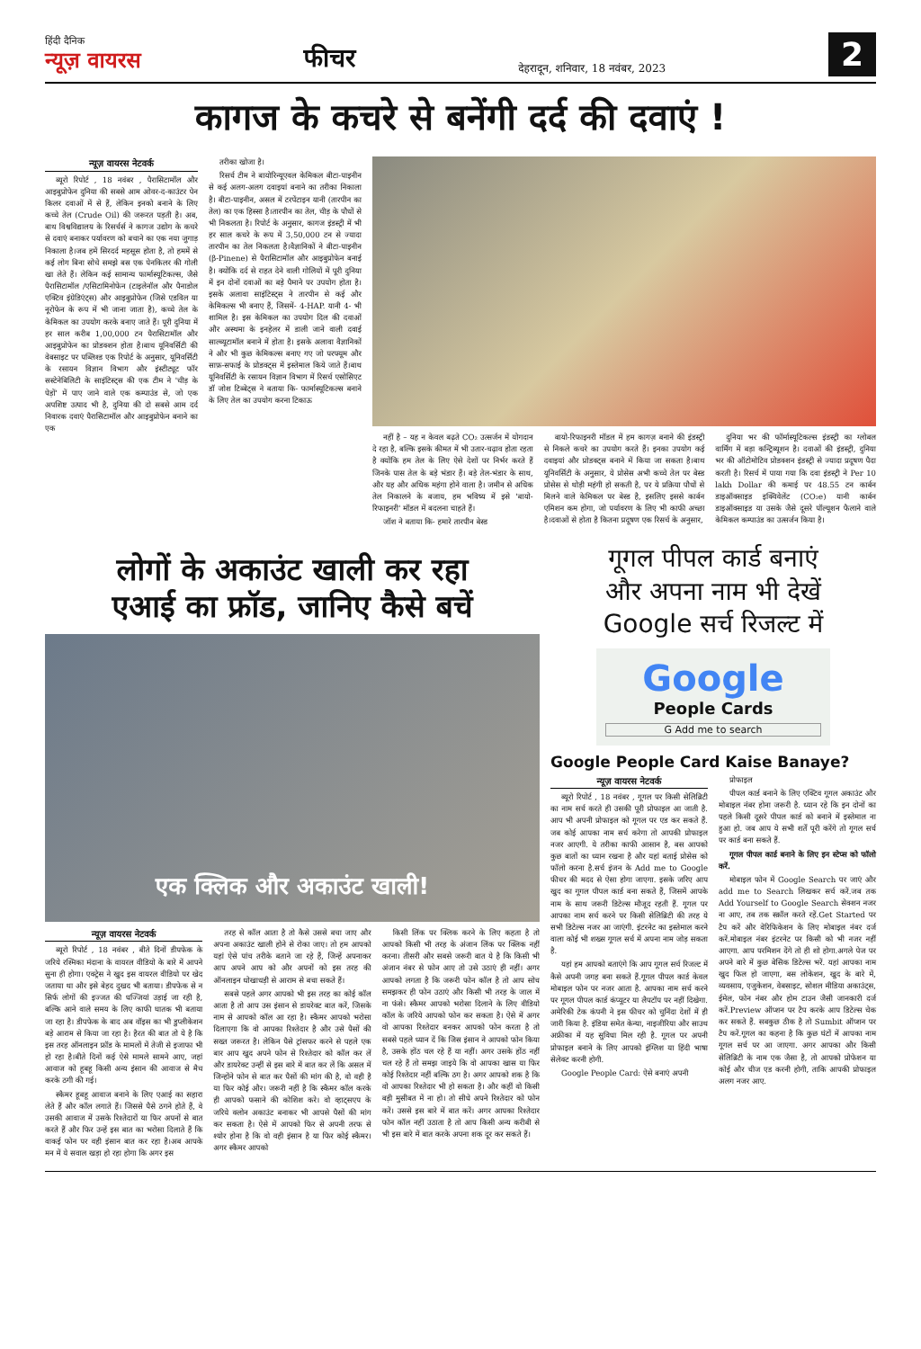हिंदी दैनिक
न्यूज़ वायरस
फीचर
देहरादून, शनिवार, 18 नवंबर, 2023
2
कागज के कचरे से बनेंगी दर्द की दवाएं !
न्यूज़ वायरस नेटवर्क
ब्यूरो रिपोर्ट , 18 नवंबर , पैरासिटामॉल और आइबुप्रोफेन दुनिया की सबसे आम ओवर-द-काउंटर पेन किलर दवाओं में से हैं, लेकिन इनको बनाने के लिए कच्चे तेल (Crude Oil) की जरूरत पड़ती है। अब, बाथ विश्वविद्यालय के रिसर्चर्स ने कागज उद्योग के कचरे से दवाएं बनाकर पर्यावरण को बचाने का एक नया जुगाड़ निकाला है।जब हमें सिरदर्द महसूस होता है, तो हममें से कई लोग बिना सोचे समझे बस एक पेनकिलर की गोली खा लेते हैं। लेकिन कई सामान्य फार्मास्यूटिकल्स, जैसे पैरासिटामॉल /एसिटामिनोफेन (टाइलेनॉल और पैनाडोल एक्टिव इंग्रेडिएंट्स) और आइबुप्रोफेन (जिसे एडविल या नूरोफेन के रूप में भी जाना जाता है), कच्चे तेल के केमिकल का उपयोग करके बनाए जाते हैं। पूरी दुनिया में हर साल करीब 1,00,000 टन पैरासिटामॉल और आइबुप्रोफेन का प्रोडक्शन होता है।बाथ यूनिवर्सिटी की वेबसाइट पर पब्लिश्ड एक रिपोर्ट के अनुसार, यूनिवर्सिटी के रसायन विज्ञान विभाग और इंस्टीट्यूट फॉर सस्टेनेबिलिटी के साइंटिस्ट्स की एक टीम ने 'चीड़ के पेड़ों' में पाए जाने वाले एक कम्पाउंड से, जो एक अपशिष्ट उत्पाद भी है, दुनिया की दो सबसे आम दर्द निवारक दवाएं पैरासिटामॉल और आइबुप्रोफेन बनाने का एक
तरीका खोजा है।
रिसर्च टीम ने बायोरिन्यूएवल केमिकल बीटा-पाइनीन से कई अलग-अलग दवाइयां बनाने का तरीका निकाला है। बीटा-पाइनीन, असल में टरपेंटाइन यानी (तारपीन का तेल) का एक हिस्सा है।तारपीन का तेल, चीड़ के पौधों से भी निकलता है। रिपोर्ट के अनुसार, कागज इंडस्ट्री में भी हर साल कचरे के रूप में 3,50,000 टन से ज्यादा तारपीन का तेल निकलता है।वैज्ञानिकों ने बीटा-पाइनीन (β-Pinene) से पैरासिटामॉल और आइबुप्रोफेन बनाई है। क्योंकि दर्द से राहत देने वाली गोलियों में पूरी दुनिया में इन दोनों दवाओं का बड़े पैमाने पर उपयोग होता है। इसके अलावा साइंटिस्ट्स ने तारपीन से कई और केमिकल्स भी बनाए हैं, जिसमें- 4-HAP. यानी 4- भी शामिल है। इस केमिकल का उपयोग दिल की दवाओं और अस्थमा के इनहेलर में डाली जाने वाली दवाई साल्ब्यूटामॉल बनाने में होता है। इसके अलावा वैज्ञानिकों ने और भी कुछ केमिकल्स बनाए गए जो परफ्यूम और साफ़-सफाई के प्रोडक्ट्स में इस्तेमाल किये जाते हैं।बाथ यूनिवर्सिटी के रसायन विज्ञान विभाग में रिसर्च एसोसिएट डॉ जोश टिब्बेट्स ने बताया कि- फार्मास्यूटिकल्स बनाने के लिए तेल का उपयोग करना टिकाऊ
नहीं है – यह न केवल बढ़ते CO₂ उत्सर्जन में योगदान दे रहा है, बल्कि इसके कीमत में भी उतार-चढ़ाव होता रहता है क्योंकि हम तेल के लिए ऐसे देशों पर निर्भर करते हैं जिनके पास तेल के बड़े भंडार हैं। बड़े तेल-भंडार के साथ, और यह और अधिक महंगा होने वाला है। जमीन से अधिक तेल निकालने के बजाय, हम भविष्य में इसे 'बायो-रिफाइनरी' मॉडल में बदलना चाहते हैं।
जॉश ने बताया कि- हमारे तारपीन बेस्ड
बायो-रिफाइनरी मॉडल में हम कागज़ बनाने की इंडस्ट्री से निकले कचरे का उपयोग करते हैं। इनका उपयोग कई दवाइयां और प्रोडक्ट्स बनाने में किया जा सकता है।बाथ यूनिवर्सिटी के अनुसार, ये प्रोसेस अभी कच्चे तेल पर बेस्ड प्रोसेस से थोड़ी महंगी हो सकती है, पर ये प्रक्रिया पौधों से मिलने वाले केमिकल पर बेस्ड है, इसलिए इससे कार्बन एमिशन कम होगा, जो पर्यावरण के लिए भी काफी अच्छा है।दवाओं से होता है कितना प्रदूषण एक रिसर्च के अनुसार,
दुनिया भर की फॉर्मास्यूटिकल्स इंडस्ट्री का ग्लोबल वार्मिंग में बड़ा कन्ट्रिब्यूशन है। दवाओं की इंडस्ट्री, दुनिया भर की ऑटोमोटिव प्रोडक्शन इंडस्ट्री से ज्यादा प्रदूषण पैदा करती है। रिसर्च में पाया गया कि दवा इंडस्ट्री ने Per 10 lakh Dollar की कमाई पर 48.55 टन कार्बन डाइऑक्साइड इक्विवेलेंट (CO₂e) यानी कार्बन डाइऑक्साइड या उसके जैसे दूसरे पॉल्यूशन फैलाने वाले केमिकल कम्पाउंड का उत्सर्जन किया है।
लोगों के अकाउंट खाली कर रहा
एआई का फ्रॉड, जानिए कैसे बचें
एक क्लिक और अकाउंट खाली!
न्यूज़ वायरस नेटवर्क
ब्यूरो रिपोर्ट , 18 नवंबर , बीते दिनों डीपफेक के जरिये रश्मिका मंदाना के वायरल वीडियो के बारे में आपने सुना ही होगा। एक्ट्रेस ने खुद इस वायरल वीडियो पर खेद जताया था और इसे बेहद दुखद भी बताया। डीपफेक से न सिर्फ लोगों की इज्जत की धज्जियां उड़ाई जा रही है, बल्कि आने वाले समय के लिए काफी घातक भी बताया जा रहा है। डीपफेक के बाद अब वॉइस का भी डुप्लीकेशन बड़े आराम से किया जा रहा है। हैरत की बात तो ये है कि इस तरह ऑनलाइन फ्रॉड के मामलों में तेजी से इजाफा भी हो रहा है।बीते दिनों कई ऐसे मामले सामने आए, जहां आवाज को हूबहू किसी अन्य इंसान की आवाज से मैच करके ठगी की गई।
स्कैमर हूबहू आवाज बनाने के लिए एआई का सहारा लेते हैं और कॉल लगाते हैं। जिससे पैसे ठगने होते हैं, वे उसकी आवाज में उसके रिश्तेदारों या फिर अपनों से बात करते हैं और फिर उन्हें इस बात का भरोसा दिलाते हैं कि वाकई फोन पर वही इंसान बात कर रहा है।अब आपके मन में ये सवाल खड़ा हो रहा होगा कि अगर इस
तरह से कॉल आता है तो कैसे उससे बचा जाए और अपना अकाउंट खाली होने से रोका जाए। तो हम आपको यहां ऐसे पांच तरीके बताने जा रहे हैं, जिन्हें अपनाकर आप अपने आप को और अपनों को इस तरह की ऑनलाइन धोखाधड़ी से आराम से बचा सकते हैं।
सबसे पहले अगर आपको भी इस तरह का कोई कॉल आता है तो आप उस इंसान से डायरेक्ट बात करें, जिसके नाम से आपको कॉल आ रहा है। स्कैमर आपको भरोसा दिलाएगा कि वो आपका रिश्तेदार है और उसे पैसों की सख्त जरूरत है। लेकिन पैसे ट्रांसफर करने से पहले एक बार आप खुद अपने फोन से रिश्तेदार को कॉल कर लें और डायरेक्ट उन्हीं से इस बारे में बात कर लें कि असल में जिन्होंने फोन से बात कर पैसों की मांग की है, वो वही है या फिर कोई और। जरूरी नहीं है कि स्कैमर कॉल करके ही आपको फसाने की कोशिश करे। वो व्हाट्सएप के जरिये क्लोन अकाउंट बनाकर भी आपसे पैसों की मांग कर सकता है। ऐसे में आपको फिर से अपनी तरफ से श्योर होना है कि वो वही इंसान है या फिर कोई स्कैमर। अगर स्कैमर आपको
किसी लिंक पर क्लिक करने के लिए कहता है तो आपको किसी भी तरह के अंजान लिंक पर क्लिक नहीं करना। तीसरी और सबसे जरूरी बात ये है कि किसी भी अंजान नंबर से फोन आए तो उसे उठाएं ही नहीं। अगर आपको लगता है कि जरूरी फोन कॉल है तो आप सोच समझकर ही फोन उठाएं और किसी भी तरह के जाल में ना फंसे। स्कैमर आपको भरोसा दिलाने के लिए वीडियो कॉल के जरिये आपको फोन कर सकता है। ऐसे में अगर वो आपका रिश्तेदार बनकर आपको फोन करता है तो सबसे पहले ध्यान दें कि जिस इंसान ने आपको फोन किया है, उसके होंठ चल रहे हैं या नहीं। अगर उसके होंठ नहीं चल रहे हैं तो समझ जाइये कि वो आपका खास या फिर कोई रिश्तेदार नहीं बल्कि ठग है। अगर आपको शक है कि वो आपका रिश्तेदार भी हो सकता है। और कहीं वो किसी बड़ी मुसीबत में ना हो। तो सीधे अपने रिश्तेदार को फोन करें। उससे इस बारे में बात करें। अगर आपका रिश्तेदार फोन कॉल नहीं उठाता है तो आप किसी अन्य करीबी से भी इस बारे में बात करके अपना शक दूर कर सकते हैं।
गूगल पीपल कार्ड बनाएं
और अपना नाम भी देखें
Google सर्च रिजल्ट में
Google
People Cards
G Add me to search
Google People Card Kaise Banaye?
न्यूज़ वायरस नेटवर्क
ब्यूरो रिपोर्ट , 18 नवंबर , गूगल पर किसी सेलिब्रिटी का नाम सर्च करते ही उसकी पूरी प्रोफाइल आ जाती है. आप भी अपनी प्रोफाइल को गूगल पर एड कर सकते हैं. जब कोई आपका नाम सर्च करेगा तो आपकी प्रोफाइल नजर आएगी. ये तरीका काफी आसान है, बस आपको कुछ बातों का ध्यान रखना है और यहां बताई प्रोसेस को फॉलो करना है.सर्च इंजन के Add me to Google फीचर की मदद से ऐसा होगा जाएगा. इसके जरिए आप खुद का गूगल पीपल कार्ड बना सकते हैं, जिसमें आपके नाम के साथ जरूरी डिटेल्स मौजूद रहती हैं. गूगल पर आपका नाम सर्च करने पर किसी सेलिब्रिटी की तरह ये सभी डिटेल्स नजर आ जाएंगी. इंटरनेट का इस्तेमाल करने वाला कोई भी शख्स गूगल सर्च में अपना नाम जोड़ सकता है.
यहां हम आपको बताएंगे कि आप गूगल सर्च रिजल्ट में कैसे अपनी जगह बना सकते हैं.गूगल पीपल कार्ड केवल मोबाइल फोन पर नजर आता है. आपका नाम सर्च करने पर गूगल पीपल कार्ड कंप्यूटर या लैपटॉप पर नहीं दिखेगा. अमेरिकी टेक कंपनी ने इस फीचर को चुनिंदा देशों में ही जारी किया है. इंडिया समेत केन्या, नाइजीरिया और साउथ अफ्रीका में यह सुविधा मिल रही है. गूगल पर अपनी प्रोफाइल बनाने के लिए आपको इंग्लिश या हिंदी भाषा सेलेक्ट करनी होगी.
Google People Card: ऐसे बनाएं अपनी
प्रोफाइल
पीपल कार्ड बनाने के लिए एक्टिव गूगल अकाउंट और मोबाइल नंबर होना जरूरी है. ध्यान रहे कि इन दोनों का पहले किसी दूसरे पीपल कार्ड को बनाने में इस्तेमाल ना हुआ हो. जब आप ये सभी शर्तें पूरी करेंगे तो गूगल सर्च पर कार्ड बना सकते हैं.
गूगल पीपल कार्ड बनाने के लिए इन स्टेप्स को फॉलो करें.
मोबाइल फोन में Google Search पर जाएं और add me to Search लिखकर सर्च करें.जब तक Add Yourself to Google Search सेक्शन नजर ना आए, तब तक स्क्रॉल करते रहें.Get Started पर टैप करें और वेरिफिकेशन के लिए मोबाइल नंबर दर्ज करें.मोबाइल नंबर इंटरनेट पर किसी को भी नजर नहीं आएगा. आप परमिशन देंगे तो ही शो होगा.अगले पेज पर अपने बारे में कुछ बेसिक डिटेल्स भरें. यहां आपका नाम खुद फिल हो जाएगा, बस लोकेशन, खुद के बारे में, व्यवसाय, एजुकेशन, वेबसाइट, सोशल मीडिया अकाउंट्स, ईमेल, फोन नंबर और होम टाउन जैसी जानकारी दर्ज करें.Preview ऑप्शन पर टैप करके आप डिटेल्स चेक कर सकते हैं. सबकुछ ठीक है तो Sumbit ऑप्शन पर टैप करें.गूगल का कहना है कि कुछ घंटों में आपका नाम गूगल सर्च पर आ जाएगा. अगर आपका और किसी सेलिब्रिटी के नाम एक जैसा है, तो आपको प्रोफेशन या कोई और चीज एड करनी होगी, ताकि आपकी प्रोफाइल अलग नजर आए.